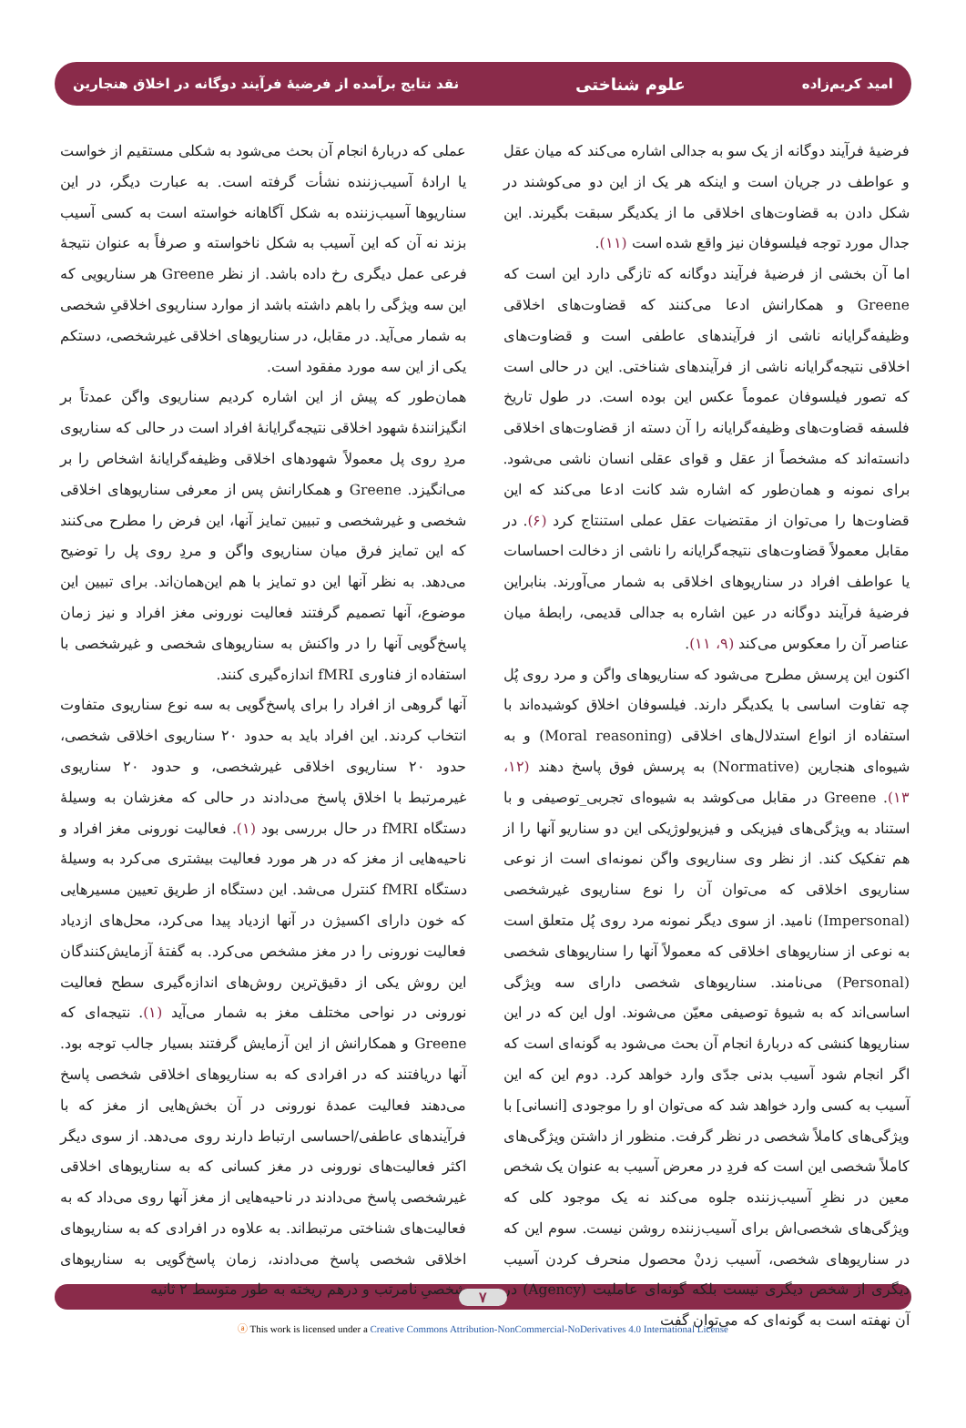امید کریم‌زاده علوم شناختی نقد نتایج برآمده از فرضیهٔ فرآیند دوگانه در اخلاق هنجارین
فرضیهٔ فرآیند دوگانه از یک سو به جدالی اشاره می‌کند که میان عقل و عواطف در جریان است و اینکه هر یک از این دو می‌کوشند در شکل دادن به قضاوت‌های اخلاقی ما از یکدیگر سبقت بگیرند. این جدال مورد توجه فیلسوفان نیز واقع شده است (۱۱).
اما آن بخشی از فرضیهٔ فرآیند دوگانه که تازگی دارد این است که Greene و همکارانش ادعا می‌کنند که قضاوت‌های اخلاقی وظیفه‌گرایانه ناشی از فرآیندهای عاطفی است و قضاوت‌های اخلاقی نتیجه‌گرایانه ناشی از فرآیندهای شناختی. این در حالی است که تصور فیلسوفان عموماً عکس این بوده است. در طول تاریخ فلسفه قضاوت‌های وظیفه‌گرایانه را آن دسته از قضاوت‌های اخلاقی دانسته‌اند که مشخصاً از عقل و قوای عقلی انسان ناشی می‌شود. برای نمونه و همان‌طور که اشاره شد کانت ادعا می‌کند که این قضاوت‌ها را می‌توان از مقتضیات عقل عملی استنتاج کرد (۶). در مقابل معمولاً قضاوت‌های نتیجه‌گرایانه را ناشی از دخالت احساسات یا عواطف افراد در سناریوهای اخلاقی به شمار می‌آورند. بنابراین فرضیهٔ فرآیند دوگانه در عین اشاره به جدالی قدیمی، رابطهٔ میان عناصر آن را معکوس می‌کند (۹، ۱۱).
اکنون این پرسش مطرح می‌شود که سناریوهای واگن و مرد روی پُل چه تفاوت اساسی با یکدیگر دارند. فیلسوفان اخلاق کوشیده‌اند با استفاده از انواع استدلال‌های اخلاقی (Moral reasoning) و به شیوه‌ای هنجارین (Normative) به پرسش فوق پاسخ دهند (۱۲، ۱۳). Greene در مقابل می‌کوشد به شیوه‌ای تجربی_توصیفی و با استناد به ویژگی‌های فیزیکی و فیزیولوژیکی این دو سناریو آنها را از هم تفکیک کند. از نظر وی سناریوی واگن نمونه‌ای است از نوعی سناریوی اخلاقی که می‌توان آن را نوع سناریوی غیرشخصی (Impersonal) نامید. از سوی دیگر نمونه مرد روی پُل متعلق است به نوعی از سناریوهای اخلاقی که معمولاً آنها را سناریوهای شخصی (Personal) می‌نامند. سناریوهای شخصی دارای سه ویژگی اساسی‌اند که به شیوهٔ توصیفی معیّن می‌شوند. اول این که در این سناریوها کنشی که دربارهٔ انجام آن بحث می‌شود به گونه‌ای است که اگر انجام شود آسیب بدنی جدّی وارد خواهد کرد. دوم این که این آسیب به کسی وارد خواهد شد که می‌توان او را موجودی [انسانی] با ویژگی‌های کاملاً شخصی در نظر گرفت. منظور از داشتن ویژگی‌های کاملاً شخصی این است که فردِ در معرض آسیب به عنوان یک شخص معین در نظرِ آسیب‌زننده جلوه می‌کند نه یک موجود کلی که ویژگی‌های شخصی‌اش برای آسیب‌زننده روشن نیست. سوم این که در سناریوهای شخصی، آسیب زدنْ محصول منحرف کردن آسیب دیگری از شخص دیگری نیست بلکه گونه‌ای عاملیت (Agency) در آن نهفته است به گونه‌ای که می‌توان گفت
عملی که دربارهٔ انجام آن بحث می‌شود به شکلی مستقیم از خواست یا ارادهٔ آسیب‌زننده نشأت گرفته است. به عبارت دیگر، در این سناریوها آسیب‌زننده به شکل آگاهانه خواسته است به کسی آسیب بزند نه آن که این آسیب به شکل ناخواسته و صرفاً به عنوان نتیجهٔ فرعی عمل دیگری رخ داده باشد. از نظر Greene هر سناریویی که این سه ویژگی را باهم داشته باشد از موارد سناریوی اخلاقیِ شخصی به شمار می‌آید. در مقابل، در سناریوهای اخلاقی غیرشخصی، دستکم یکی از این سه مورد مفقود است.
همان‌طور که پیش از این اشاره کردیم سناریوی واگن عمدتاً بر انگیزانندهٔ شهود اخلاقی نتیجه‌گرایانهٔ افراد است در حالی که سناریوی مردِ روی پل معمولاً شهودهای اخلاقی وظیفه‌گرایانهٔ اشخاص را بر می‌انگیزد. Greene و همکارانش پس از معرفی سناریوهای اخلاقی شخصی و غیرشخصی و تبیین تمایز آنها، این فرض را مطرح می‌کنند که این تمایز فرق میان سناریوی واگن و مردِ روی پل را توضیح می‌دهد. به نظر آنها این دو تمایز با هم این‌همان‌اند. برای تبیین این موضوع، آنها تصمیم گرفتند فعالیت نورونی مغز افراد و نیز زمان پاسخ‌گویی آنها را در واکنش به سناریوهای شخصی و غیرشخصی با استفاده از فناوری fMRI اندازه‌گیری کنند.
آنها گروهی از افراد را برای پاسخ‌گویی به سه نوع سناریوی متفاوت انتخاب کردند. این افراد باید به حدود ۲۰ سناریوی اخلاقی شخصی، حدود ۲۰ سناریوی اخلاقی غیرشخصی، و حدود ۲۰ سناریوی غیرمرتبط با اخلاق پاسخ می‌دادند در حالی که مغزشان به وسیلهٔ دستگاه fMRI در حال بررسی بود (۱). فعالیت نورونی مغز افراد و ناحیه‌هایی از مغز که در هر مورد فعالیت بیشتری می‌کرد به وسیلهٔ دستگاه fMRI کنترل می‌شد. این دستگاه از طریق تعیین مسیرهایی که خون دارای اکسیژن در آنها ازدیاد پیدا می‌کرد، محل‌های ازدیاد فعالیت نورونی را در مغز مشخص می‌کرد. به گفتهٔ آزمایش‌کنندگان این روش یکی از دقیق‌ترین روش‌های اندازه‌گیری سطح فعالیت نورونی در نواحی مختلف مغز به شمار می‌آید (۱). نتیجه‌ای که Greene و همکارانش از این آزمایش گرفتند بسیار جالب توجه بود. آنها دریافتند که در افرادی که به سناریوهای اخلاقی شخصی پاسخ می‌دهند فعالیت عمدهٔ نورونی در آن بخش‌هایی از مغز که با فرآیندهای عاطفی/احساسی ارتباط دارند روی می‌دهد. از سوی دیگر اکثر فعالیت‌های نورونی در مغز کسانی که به سناریوهای اخلاقی غیرشخصی پاسخ می‌دادند در ناحیه‌هایی از مغز آنها روی می‌داد که به فعالیت‌های شناختی مرتبط‌اند. به علاوه در افرادی که به سناریوهای اخلاقی شخصی پاسخ می‌دادند، زمان پاسخ‌گویی به سناریوهای شخصیِ نامرتب و درهم ریخته به طور متوسط ۲ ثانیه
۷
ⓐ This work is licensed under a Creative Commons Attribution-NonCommercial-NoDerivatives 4.0 International License